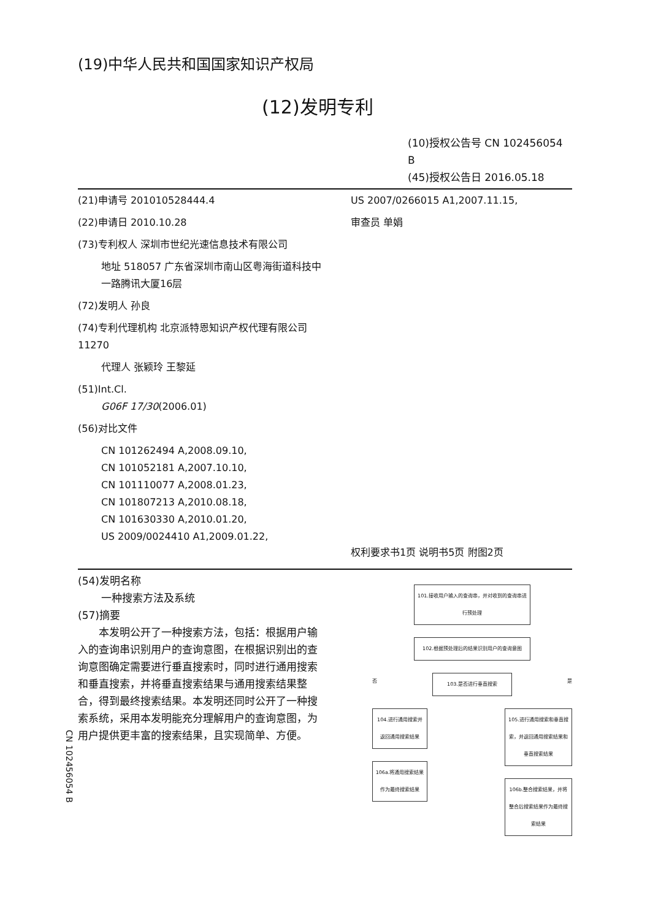(19)中华人民共和国国家知识产权局
(12)发明专利
(10)授权公告号 CN 102456054 B
(45)授权公告日 2016.05.18
(21)申请号 201010528444.4
(22)申请日 2010.10.28
(73)专利权人 深圳市世纪光速信息技术有限公司
地址 518057 广东省深圳市南山区粤海街道科技中一路腾讯大厦16层
(72)发明人 孙良
(74)专利代理机构 北京派特恩知识产权代理有限公司 11270
代理人 张颖玲 王黎延
(51)Int.Cl.
G06F 17/30(2006.01)
(56)对比文件
CN 101262494 A,2008.09.10,
CN 101052181 A,2007.10.10,
CN 101110077 A,2008.01.23,
CN 101807213 A,2010.08.18,
CN 101630330 A,2010.01.20,
US 2009/0024410 A1,2009.01.22,
US 2007/0266015 A1,2007.11.15,
审查员 单娟
权利要求书1页 说明书5页 附图2页
(54)发明名称
一种搜索方法及系统
(57)摘要
本发明公开了一种搜索方法，包括：根据用户输入的查询串识别用户的查询意图，在根据识别出的查询意图确定需要进行垂直搜索时，同时进行通用搜索和垂直搜索，并将垂直搜索结果与通用搜索结果整合，得到最终搜索结果。本发明还同时公开了一种搜索系统，采用本发明能充分理解用户的查询意图，为用户提供更丰富的搜索结果，且实现简单、方便。
101.接收用户输入的查询串，并对收到的查询串进行预处理
102.根据预处理后的结果识别用户的查询意图
否 103.是否进行垂直搜索 是
104.进行通用搜索并返回通用搜索结果
106a.将通用搜索结果作为最终搜索结果
105.进行通用搜索和垂直搜索，并返回通用搜索结果和垂直搜索结果
106b.整合搜索结果，并将整合后搜索结果作为最终搜索结果
CN 102456054 B